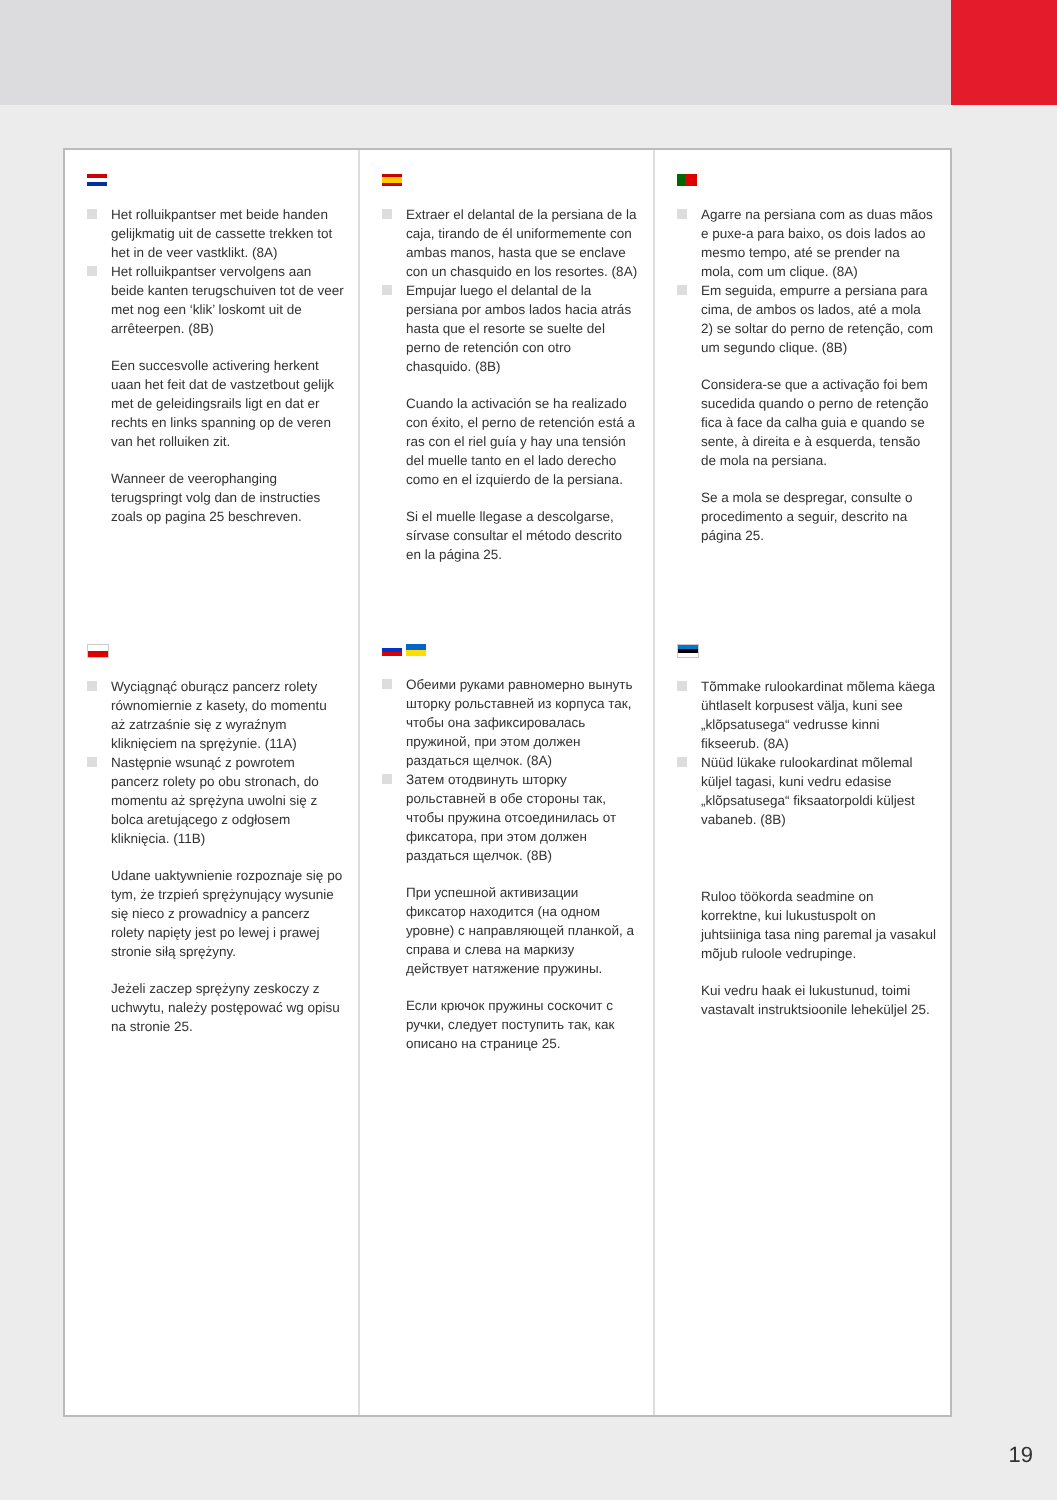Het rolluikpantser met beide handen gelijkmatig uit de cassette trekken tot het in de veer vastklikt. (8A)
Het rolluikpantser vervolgens aan beide kanten terugschuiven tot de veer met nog een ‘klik’ loskomt uit de arrêteerpen. (8B)
Een succesvolle activering herkent uaan het feit dat de vastzetbout gelijk met de geleidingsrails ligt en dat er rechts en links spanning op de veren van het rolluiken zit.
Wanneer de veerophanging terugspringt volg dan de instructies zoals op pagina 25 beschreven.
Extraer el delantal de la persiana de la caja, tirando de él uniformemente con ambas manos, hasta que se enclave con un chasquido en los resortes. (8A)
Empujar luego el delantal de la persiana por ambos lados hacia atrás hasta que el resorte se suelte del perno de retención con otro chasquido. (8B)
Cuando la activación se ha realizado con éxito, el perno de retención está a ras con el riel guía y hay una tensión del muelle tanto en el lado derecho como en el izquierdo de la persiana.
Si el muelle llegase a descolgarse, sírvase consultar el método descrito en la página 25.
Agarre na persiana com as duas mãos e puxe-a para baixo, os dois lados ao mesmo tempo, até se prender na mola, com um clique. (8A)
Em seguida, empurre a persiana para cima, de ambos os lados, até a mola 2) se soltar do perno de retenção, com um segundo clique. (8B)
Considera-se que a activação foi bem sucedida quando o perno de retenção fica à face da calha guia e quando se sente, à direita e à esquerda, tensão de mola na persiana.
Se a mola se despregar, consulte o procedimento a seguir, descrito na página 25.
Wyciągnąć oburącz pancerz rolety równomiernie z kasety, do momentu aż zatrzaśnie się z wyraźnym kliknięciem na sprężynie. (11A)
Następnie wsunąć z powrotem pancerz rolety po obu stronach, do momentu aż sprężyna uwolni się z bolca aretującego z odgłosem kliknięcia. (11B)
Udane uaktywnienie rozpoznaje się po tym, że trzpień sprężynujący wysunie się nieco z prowadnicy a pancerz rolety napięty jest po lewej i prawej stronie siłą sprężyny.
Jeżeli zaczep sprężyny zeskoczy z uchwytu, należy postępować wg opisu na stronie 25.
Обеими руками равномерно вынуть шторку рольставней из корпуса так, чтобы она зафиксировалась пружиной, при этом должен раздаться щелчок. (8A)
Затем отодвинуть шторку рольставней в обе стороны так, чтобы пружина отсоединилась от фиксатора, при этом должен раздаться щелчок. (8B)
При успешной активизации фиксатор находится (на одном уровне) с направляющей планкой, а справа и слева на маркизу действует натяжение пружины.
Если крючок пружины соскочит с ручки, следует поступить так, как описано на странице 25.
Tõmmake rulookardinat mõlema käega ühtlaselt korpusest välja, kuni see „klõpsatusega“ vedrusse kinni fikseerub. (8A)
Nüüd lükake rulookardinat mõlemal küljel tagasi, kuni vedru edasise „klõpsatusega“ fiksaatorpoldi küljest vabaneb. (8B)
Ruloo töökorda seadmine on korrektne, kui lukustuspolt on juhtsiiniga tasa ning paremal ja vasakul mõjub ruloole vedrupinge.
Kui vedru haak ei lukustunud, toimi vastavalt instruktsioonile leheküljel 25.
19